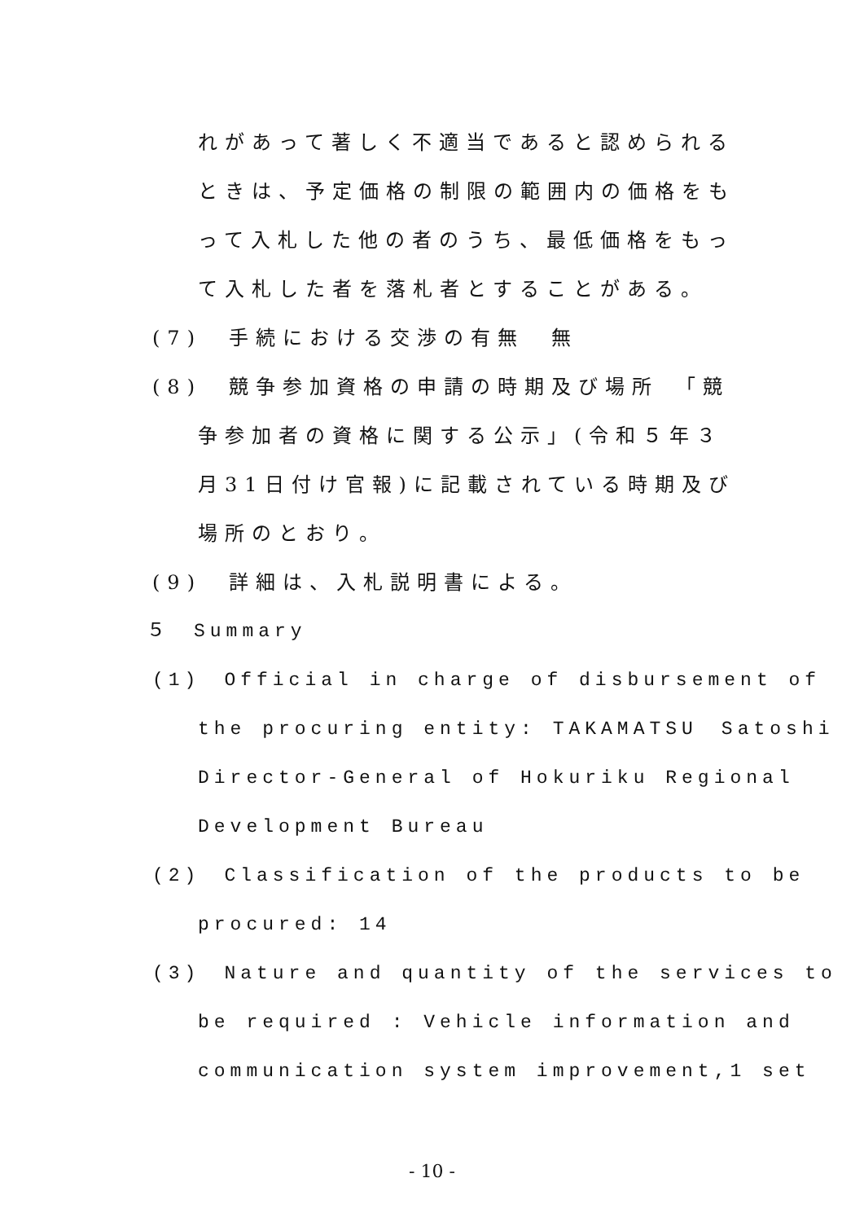れがあって著しく不適当であると認められる
ときは、予定価格の制限の範囲内の価格をも
って入札した他の者のうち、最低価格をもっ
て入札した者を落札者とすることがある。
(7)　手続における交渉の有無　無
(8)　競争参加資格の申請の時期及び場所　「競
争参加者の資格に関する公示」(令和５年３
月31日付け官報)に記載されている時期及び
場所のとおり。
(9)　詳細は、入札説明書による。
５　Summary
(1)　Official in charge of disbursement of
the procuring entity: TAKAMATSU　Satoshi
Director-General of Hokuriku Regional
Development Bureau
(2)　Classification of the products to be
procured: 14
(3)　Nature and quantity of the services to
be required : Vehicle information and
communication system improvement,1 set
- 10 -